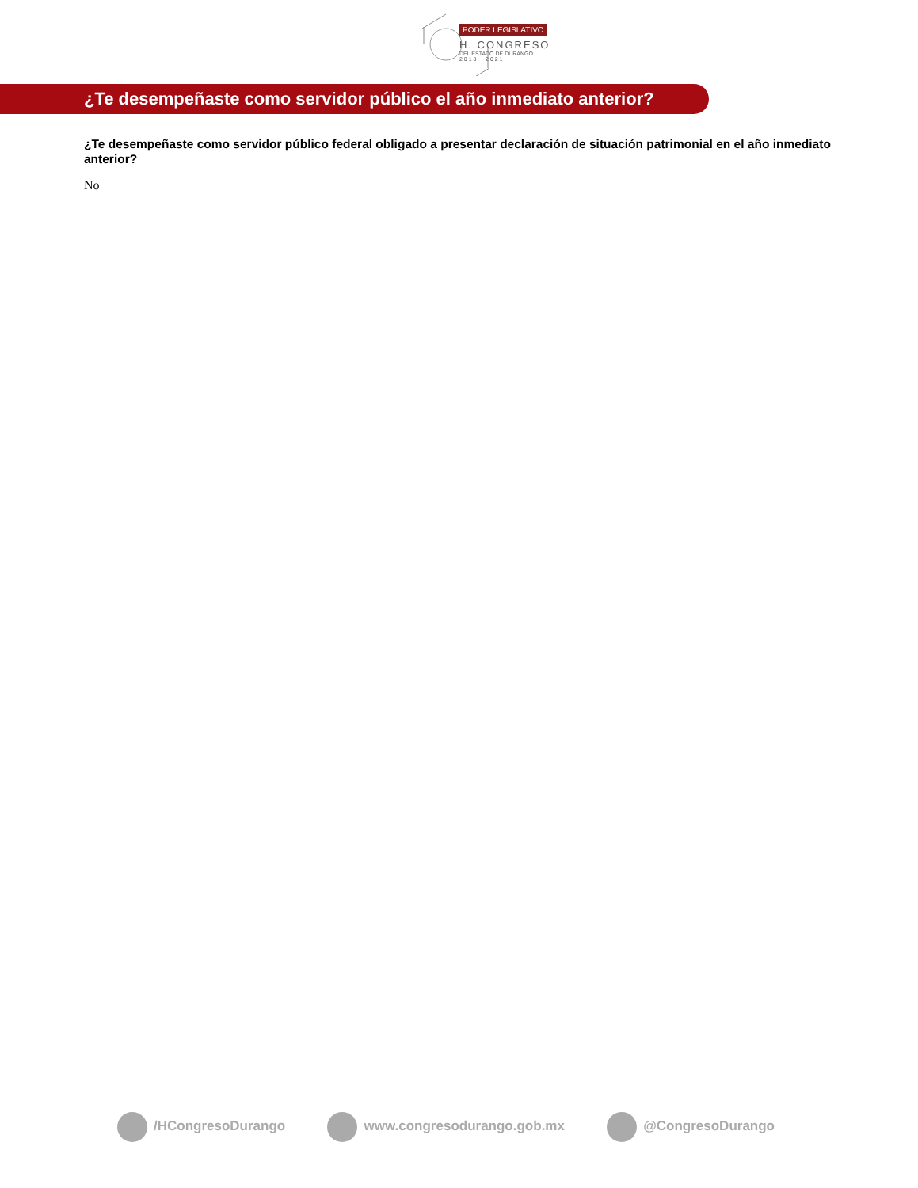PODER LEGISLATIVO
H. CONGRESO
DEL ESTADO DE DURANGO
2 0 1 8 2 0 2 1
¿Te desempeñaste como servidor público el año inmediato anterior?
¿Te desempeñaste como servidor público federal obligado a presentar declaración de situación patrimonial en el año inmediato anterior?
No
/HCongresoDurango www.congresodurango.gob.mx @CongresoDurango